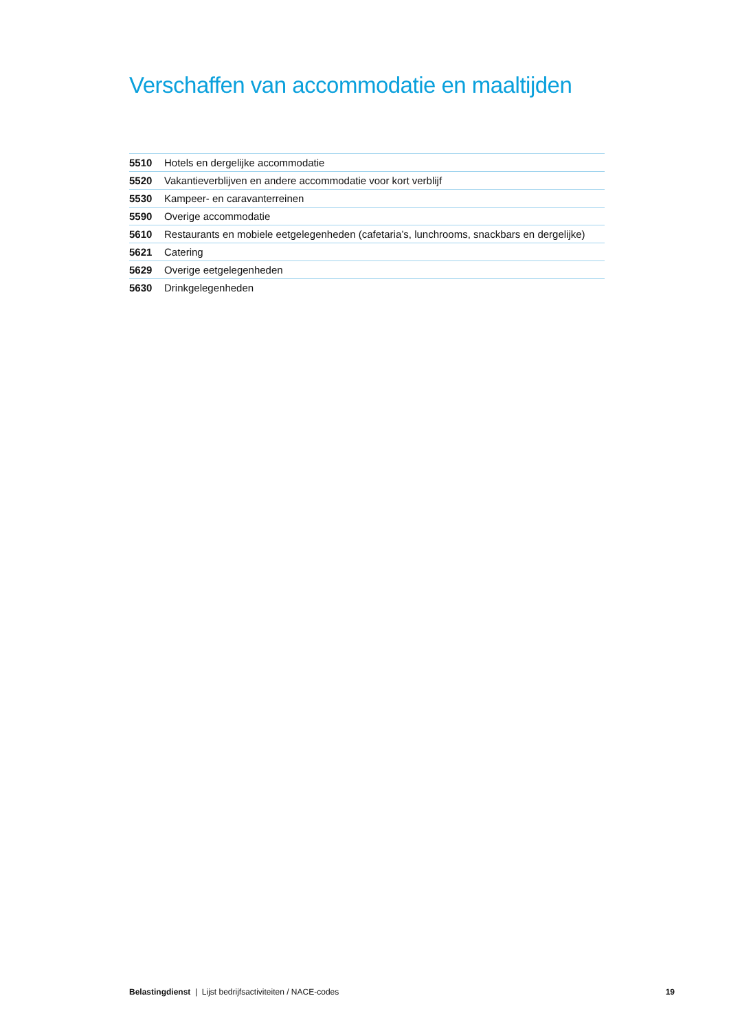Verschaffen van accommodatie en maaltijden
| 5510 | Hotels en dergelijke accommodatie |
| 5520 | Vakantieverblijven en andere accommodatie voor kort verblijf |
| 5530 | Kampeer- en caravanterreinen |
| 5590 | Overige accommodatie |
| 5610 | Restaurants en mobiele eetgelegenheden (cafetaria’s, lunchrooms, snackbars en dergelijke) |
| 5621 | Catering |
| 5629 | Overige eetgelegenheden |
| 5630 | Drinkgelegenheden |
Belastingdienst | Lijst bedrijfsactiviteiten / NACE-codes 19